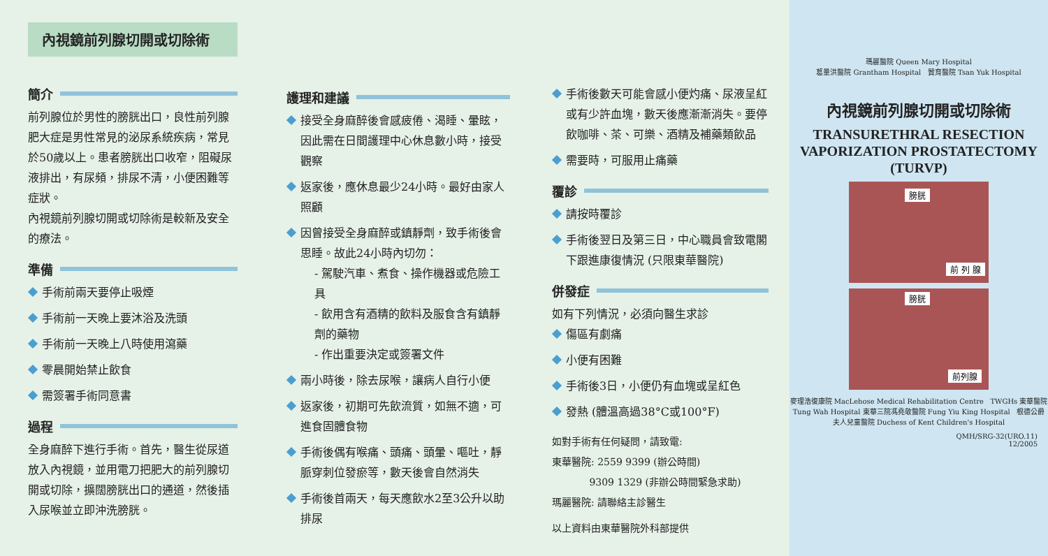內視鏡前列腺切開或切除術
簡介
前列腺位於男性的膀胱出口，良性前列腺肥大症是男性常見的泌尿系統疾病，常見於50歲以上。患者膀胱出口收窄，阻礙尿液排出，有尿頻，排尿不清，小便困難等症狀。
內視鏡前列腺切開或切除術是較新及安全的療法。
準備
手術前兩天要停止吸煙
手術前一天晚上要沐浴及洗頭
手術前一天晚上八時使用瀉藥
零晨開始禁止飲食
需簽署手術同意書
過程
全身麻醉下進行手術。首先，醫生從尿道放入內視鏡，並用電刀把肥大的前列腺切開或切除，擴闊膀胱出口的通道，然後插入尿喉並立即沖洗膀胱。
護理和建議
接受全身麻醉後會感疲倦、渴睡、暈眩，因此需在日間護理中心休息數小時，接受觀察
返家後，應休息最少24小時。最好由家人照顧
因曾接受全身麻醉或鎮靜劑，致手術後會思睡。故此24小時內切勿：
- 駕駛汽車、煮食、操作機器或危險工具
- 飲用含有酒精的飲料及服食含有鎮靜劑的藥物
- 作出重要決定或簽署文件
兩小時後，除去尿喉，讓病人自行小便
返家後，初期可先飲流質，如無不適，可進食固體食物
手術後偶有喉痛、頭痛、頭暈、嘔吐，靜脈穿刺位發瘀等，數天後會自然消失
手術後首兩天，每天應飲水2至3公升以助排尿
手術後數天可能會感小便灼痛、尿液呈紅或有少許血塊，數天後應漸漸消失。要停飲咖啡、茶、可樂、酒精及補藥類飲品
需要時，可服用止痛藥
覆診
請按時覆診
手術後翌日及第三日，中心職員會致電閣下跟進康復情況 (只限東華醫院)
併發症
如有下列情況，必須向醫生求診
傷區有劇痛
小便有困難
手術後3日，小便仍有血塊或呈紅色
發熱 (體溫高過38°C或100°F)
如對手術有任何疑問，請致電:
東華醫院: 2559 9399 (辦公時間)
9309 1329 (非辦公時間緊急求助)
瑪麗醫院: 請聯絡主診醫生
以上資料由東華醫院外科部提供
瑪麗醫院 Queen Mary Hospital
葛量洪醫院 Grantham Hospital 贊育醫院 Tsan Yuk Hospital
內視鏡前列腺切開或切除術
TRANSURETHRAL RESECTION VAPORIZATION PROSTATECTOMY (TURVP)
膀胱
前 列 腺
膀胱
前列腺
麥理浩復康院 MacLehose Medical Rehabilitation Centre TWGHs 東華醫院 Tung Wah Hospital 東華三院馮堯敬醫院 Fung Yiu King Hospital 根德公爵夫人兒童醫院 Duchess of Kent Children's Hospital
QMH/SRG-32(URO.11)
12/2005